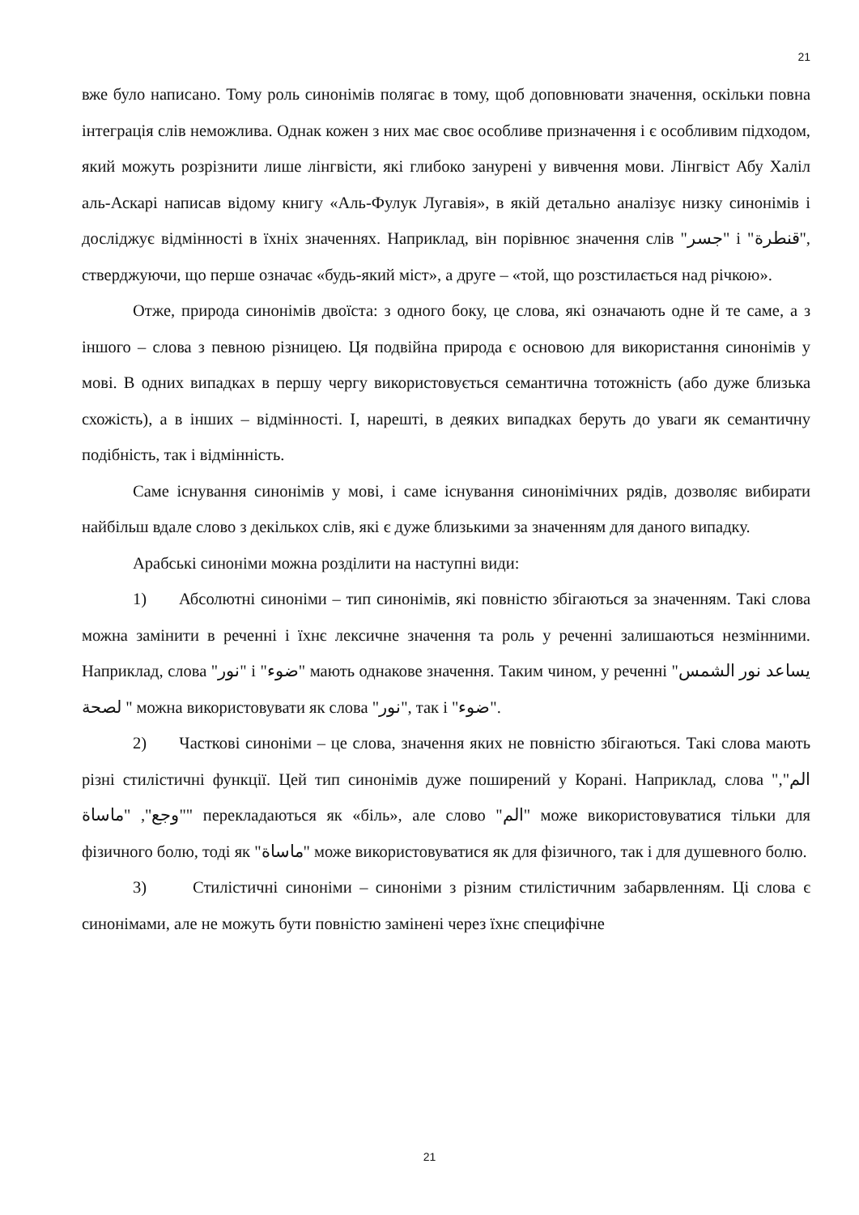21
вже було написано. Тому роль синонімів полягає в тому, щоб доповнювати значення, оскільки повна інтеграція слів неможлива. Однак кожен з них має своє особливе призначення і є особливим підходом, який можуть розрізнити лише лінгвісти, які глибоко занурені у вивчення мови. Лінгвіст Абу Халіл аль-Аскарі написав відому книгу «Аль-Фулук Лугавія», в якій детально аналізує низку синонімів і досліджує відмінності в їхніх значеннях. Наприклад, він порівнює значення слів "جسر" і "قنطرة", стверджуючи, що перше означає «будь-який міст», а друге – «той, що розстилається над річкою».
Отже, природа синонімів двоїста: з одного боку, це слова, які означають одне й те саме, а з іншого – слова з певною різницею. Ця подвійна природа є основою для використання синонімів у мові. В одних випадках в першу чергу використовується семантична тотожність (або дуже близька схожість), а в інших – відмінності. І, нарешті, в деяких випадках беруть до уваги як семантичну подібність, так і відмінність.
Саме існування синонімів у мові, і саме існування синонімічних рядів, дозволяє вибирати найбільш вдале слово з декількох слів, які є дуже близькими за значенням для даного випадку.
Арабські синоніми можна розділити на наступні види:
1) Абсолютні синоніми – тип синонімів, які повністю збігаються за значенням. Такі слова можна замінити в реченні і їхнє лексичне значення та роль у реченні залишаються незмінними. Наприклад, слова "نور" і "ضوء" мають однакове значення. Таким чином, у реченні "يساعد نور الشمس لصحة " можна використовувати як слова "نور", так і "ضوء".
2) Часткові синоніми – це слова, значення яких не повністю збігаються. Такі слова мають різні стилістичні функції. Цей тип синонімів дуже поширений у Корані. Наприклад, слова "الم", "وجع", "ماساة" перекладаються як «біль», але слово "الم" може використовуватися тільки для фізичного болю, тоді як "ماساة" може використовуватися як для фізичного, так і для душевного болю.
3) Стилістичні синоніми – синоніми з різним стилістичним забарвленням. Ці слова є синонімами, але не можуть бути повністю замінені через їхнє специфічне
21